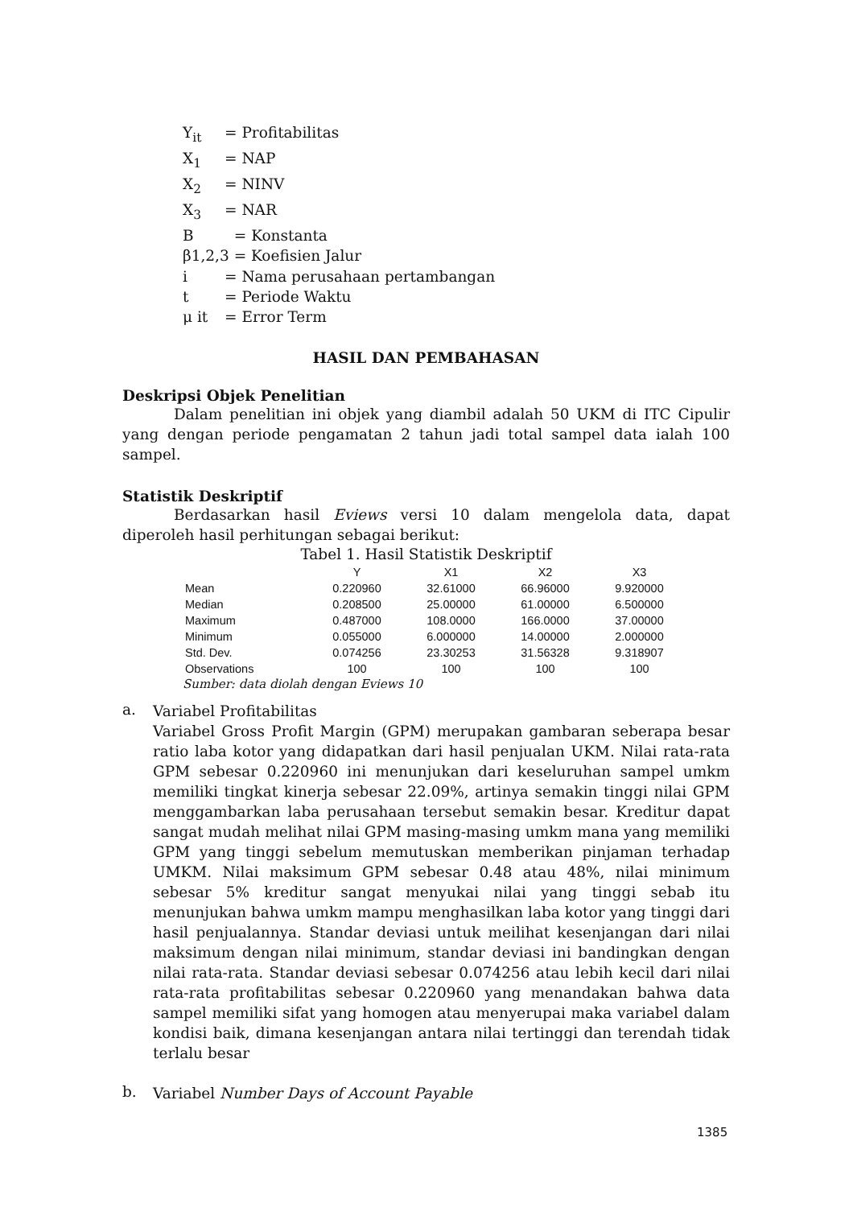Y<sub>it</sub> = Profitabilitas
X<sub>1</sub> = NAP
X<sub>2</sub> = NINV
X<sub>3</sub> = NAR
B = Konstanta
β1,2,3 = Koefisien Jalur
i = Nama perusahaan pertambangan
t = Periode Waktu
μ it = Error Term
HASIL DAN PEMBAHASAN
Deskripsi Objek Penelitian
Dalam penelitian ini objek yang diambil adalah 50 UKM di ITC Cipulir yang dengan periode pengamatan 2 tahun jadi total sampel data ialah 100 sampel.
Statistik Deskriptif
Berdasarkan hasil Eviews versi 10 dalam mengelola data, dapat diperoleh hasil perhitungan sebagai berikut:
Tabel 1. Hasil Statistik Deskriptif
| | Y | X1 | X2 | X3 |
| --- | --- | --- | --- | --- |
| Mean | 0.220960 | 32.61000 | 66.96000 | 9.920000 |
| Median | 0.208500 | 25.00000 | 61.00000 | 6.500000 |
| Maximum | 0.487000 | 108.0000 | 166.0000 | 37.00000 |
| Minimum | 0.055000 | 6.000000 | 14.00000 | 2.000000 |
| Std. Dev. | 0.074256 | 23.30253 | 31.56328 | 9.318907 |
| Observations | 100 | 100 | 100 | 100 |
Sumber: data diolah dengan Eviews 10
a.
Variabel Profitabilitas
Variabel Gross Profit Margin (GPM) merupakan gambaran seberapa besar ratio laba kotor yang didapatkan dari hasil penjualan UKM. Nilai rata-rata GPM sebesar 0.220960 ini menunjukan dari keseluruhan sampel umkm memiliki tingkat kinerja sebesar 22.09%, artinya semakin tinggi nilai GPM menggambarkan laba perusahaan tersebut semakin besar. Kreditur dapat sangat mudah melihat nilai GPM masing-masing umkm mana yang memiliki GPM yang tinggi sebelum memutuskan memberikan pinjaman terhadap UMKM. Nilai maksimum GPM sebesar 0.48 atau 48%, nilai minimum sebesar 5% kreditur sangat menyukai nilai yang tinggi sebab itu menunjukan bahwa umkm mampu menghasilkan laba kotor yang tinggi dari hasil penjualannya. Standar deviasi untuk meilihat kesenjangan dari nilai maksimum dengan nilai minimum, standar deviasi ini bandingkan dengan nilai rata-rata. Standar deviasi sebesar 0.074256 atau lebih kecil dari nilai rata-rata profitabilitas sebesar 0.220960 yang menandakan bahwa data sampel memiliki sifat yang homogen atau menyerupai maka variabel dalam kondisi baik, dimana kesenjangan antara nilai tertinggi dan terendah tidak terlalu besar
b.
Variabel Number Days of Account Payable
1385